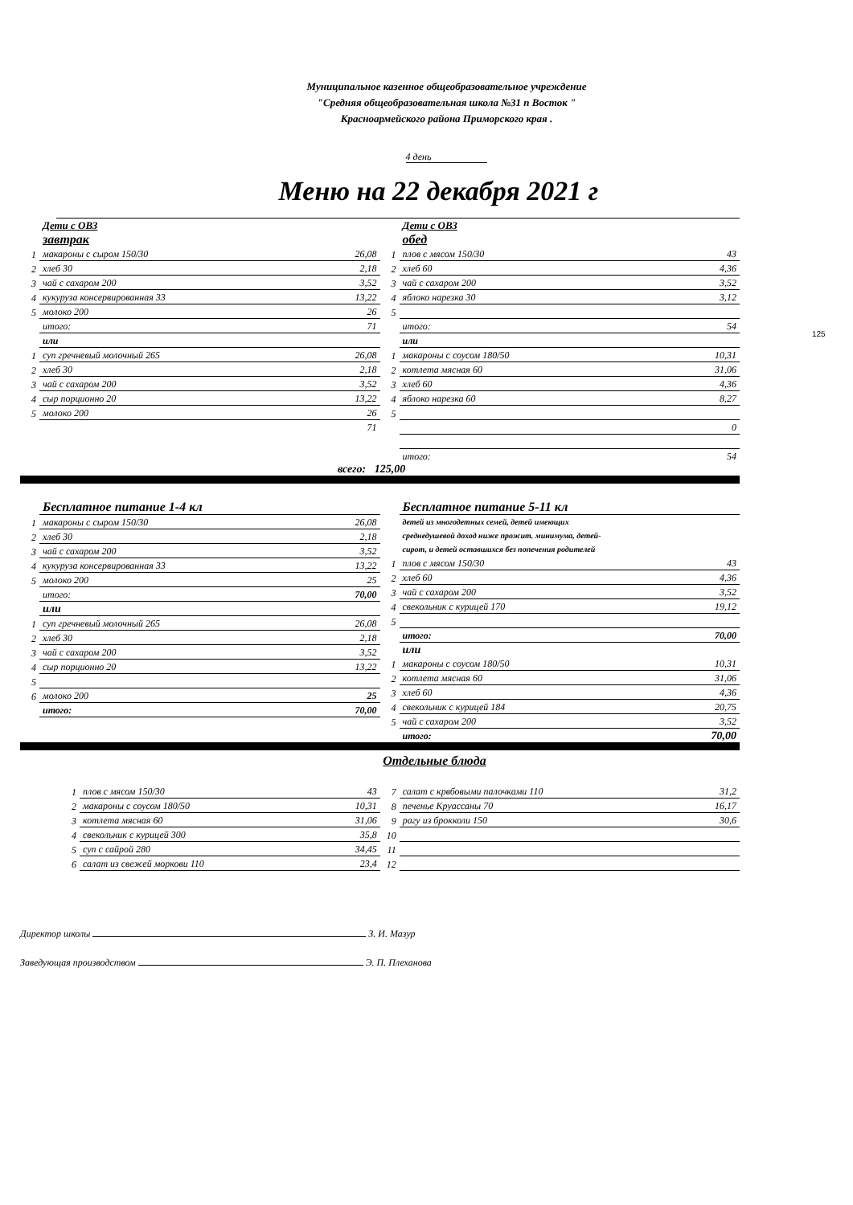Муниципальное казенное общеобразовательное учреждение
"Средняя общеобразовательная школа №31 п Восток "
Красноармейского района Приморского края .
4 день
Меню на 22 декабря 2021 г
125
| | Дети с ОВЗ | |
| | завтрак | |
| 1 | макароны с сыром 150/30 | 26,08 |
| 2 | хлеб 30 | 2,18 |
| 3 | чай с сахаром 200 | 3,52 |
| 4 | кукуруза консервированная 33 | 13,22 |
| 5 | молоко 200 | 26 |
| | итого: | 71 |
| | или | |
| 1 | суп гречневый молочный 265 | 26,08 |
| 2 | хлеб 30 | 2,18 |
| 3 | чай с сахаром 200 | 3,52 |
| 4 | сыр порционно 20 | 13,22 |
| 5 | молоко 200 | 26 |
| | | 71 |
| | Дети с ОВЗ | |
| | обед | |
| 1 | плов с мясом 150/30 | 43 |
| 2 | хлеб 60 | 4,36 |
| 3 | чай с сахаром 200 | 3,52 |
| 4 | яблоко нарезка 30 | 3,12 |
| 5 | | |
| | итого: | 54 |
| | или | |
| 1 | макароны с соусом 180/50 | 10,31 |
| 2 | котлета мясная 60 | 31,06 |
| 3 | хлеб 60 | 4,36 |
| 4 | яблоко нарезка 60 | 8,27 |
| 5 | | |
| | | 0 |
| | итого: | 54 |
всего: 125,00
| | Бесплатное питание 1-4 кл | |
| 1 | макароны с сыром 150/30 | 26,08 |
| 2 | хлеб 30 | 2,18 |
| 3 | чай с сахаром 200 | 3,52 |
| 4 | кукуруза консервированная 33 | 13,22 |
| 5 | молоко 200 | 25 |
| | итого: | 70,00 |
| | или | |
| 1 | суп гречневый молочный 265 | 26,08 |
| 2 | хлеб 30 | 2,18 |
| 3 | чай с сахаром 200 | 3,52 |
| 4 | сыр порционно 20 | 13,22 |
| 5 | | |
| 6 | молоко 200 | 25 |
| | итого: | 70,00 |
| | Бесплатное питание 5-11 кл | |
| | детей из многодетных семей, детей имеющих среднедушевой доход ниже прожит. минимума, детей- сирот, и детей оставшихся без попечения родителей | |
| 1 | плов с мясом 150/30 | 43 |
| 2 | хлеб 60 | 4,36 |
| 3 | чай с сахаром 200 | 3,52 |
| 4 | свекольник с курицей 170 | 19,12 |
| 5 | | |
| | итого: | 70,00 |
| | или | |
| 1 | макароны с соусом 180/50 | 10,31 |
| 2 | котлета мясная 60 | 31,06 |
| 3 | хлеб 60 | 4,36 |
| 4 | свекольник с курицей 184 | 20,75 |
| 5 | чай с сахаром 200 | 3,52 |
| | итого: | 70,00 |
Отдельные блюда
| 1 | плов с мясом 150/30 | 43 |
| 2 | макароны с соусом 180/50 | 10,31 |
| 3 | котлета мясная 60 | 31,06 |
| 4 | свекольник с курицей 300 | 35,8 |
| 5 | суп с сайрой 280 | 34,45 |
| 6 | салат из свежей моркови 110 | 23,4 |
| 7 | салат с крвбовыми палочками 110 | 31,2 |
| 8 | печенье Круассаны 70 | 16,17 |
| 9 | рагу из брокколи 150 | 30,6 |
| 10 | | |
| 11 | | |
| 12 | | |
Директор школы З. И. Мазур
Заведующая производством Э. П. Плеханова